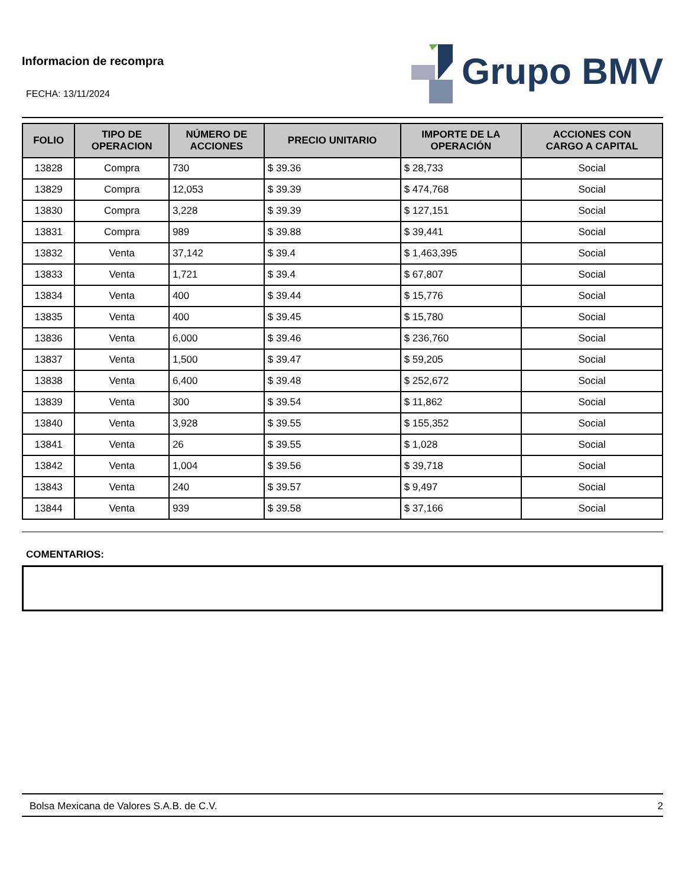Informacion de recompra
Grupo BMV
FECHA: 13/11/2024
| FOLIO | TIPO DE OPERACION | NÚMERO DE ACCIONES | PRECIO UNITARIO | IMPORTE DE LA OPERACIÓN | ACCIONES CON CARGO A CAPITAL |
| --- | --- | --- | --- | --- | --- |
| 13828 | Compra | 730 | $ 39.36 | $ 28,733 | Social |
| 13829 | Compra | 12,053 | $ 39.39 | $ 474,768 | Social |
| 13830 | Compra | 3,228 | $ 39.39 | $ 127,151 | Social |
| 13831 | Compra | 989 | $ 39.88 | $ 39,441 | Social |
| 13832 | Venta | 37,142 | $ 39.4 | $ 1,463,395 | Social |
| 13833 | Venta | 1,721 | $ 39.4 | $ 67,807 | Social |
| 13834 | Venta | 400 | $ 39.44 | $ 15,776 | Social |
| 13835 | Venta | 400 | $ 39.45 | $ 15,780 | Social |
| 13836 | Venta | 6,000 | $ 39.46 | $ 236,760 | Social |
| 13837 | Venta | 1,500 | $ 39.47 | $ 59,205 | Social |
| 13838 | Venta | 6,400 | $ 39.48 | $ 252,672 | Social |
| 13839 | Venta | 300 | $ 39.54 | $ 11,862 | Social |
| 13840 | Venta | 3,928 | $ 39.55 | $ 155,352 | Social |
| 13841 | Venta | 26 | $ 39.55 | $ 1,028 | Social |
| 13842 | Venta | 1,004 | $ 39.56 | $ 39,718 | Social |
| 13843 | Venta | 240 | $ 39.57 | $ 9,497 | Social |
| 13844 | Venta | 939 | $ 39.58 | $ 37,166 | Social |
COMENTARIOS:
Bolsa Mexicana de Valores S.A.B. de C.V. 2